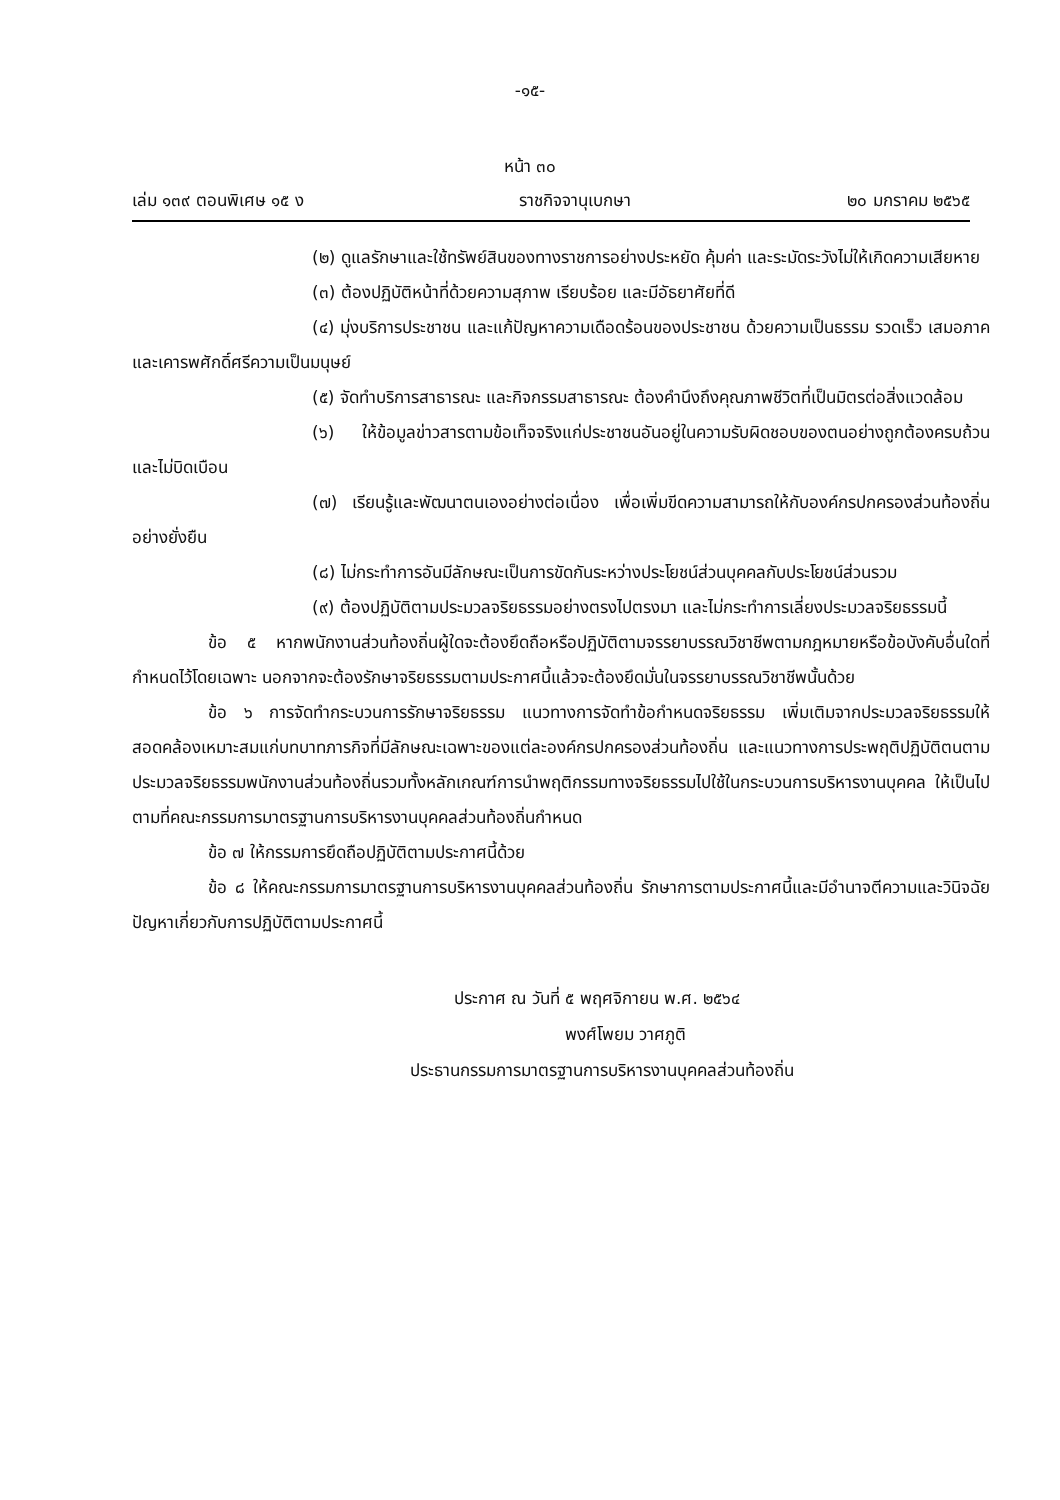-๑๕-
หน้า ๓๐
เล่ม ๑๓๙ ตอนพิเศษ ๑๕ ง ราชกิจจานุเบกษา ๒๐ มกราคม ๒๕๖๕
(๒) ดูแลรักษาและใช้ทรัพย์สินของทางราชการอย่างประหยัด คุ้มค่า และระมัดระวังไม่ให้เกิดความเสียหาย
(๓) ต้องปฏิบัติหน้าที่ด้วยความสุภาพ เรียบร้อย และมีอัธยาศัยที่ดี
(๔) มุ่งบริการประชาชน และแก้ปัญหาความเดือดร้อนของประชาชน ด้วยความเป็นธรรม รวดเร็ว เสมอภาค และเคารพศักดิ์ศรีความเป็นมนุษย์
(๕) จัดทำบริการสาธารณะ และกิจกรรมสาธารณะ ต้องคำนึงถึงคุณภาพชีวิตที่เป็นมิตรต่อสิ่งแวดล้อม
(๖) ให้ข้อมูลข่าวสารตามข้อเท็จจริงแก่ประชาชนอันอยู่ในความรับผิดชอบของตนอย่างถูกต้องครบถ้วนและไม่บิดเบือน
(๗) เรียนรู้และพัฒนาตนเองอย่างต่อเนื่อง เพื่อเพิ่มขีดความสามารถให้กับองค์กรปกครองส่วนท้องถิ่นอย่างยั่งยืน
(๘) ไม่กระทำการอันมีลักษณะเป็นการขัดกันระหว่างประโยชน์ส่วนบุคคลกับประโยชน์ส่วนรวม
(๙) ต้องปฏิบัติตามประมวลจริยธรรมอย่างตรงไปตรงมา และไม่กระทำการเลี่ยงประมวลจริยธรรมนี้
ข้อ ๕ หากพนักงานส่วนท้องถิ่นผู้ใดจะต้องยึดถือหรือปฏิบัติตามจรรยาบรรณวิชาชีพตามกฎหมายหรือข้อบังคับอื่นใดที่กำหนดไว้โดยเฉพาะ นอกจากจะต้องรักษาจริยธรรมตามประกาศนี้แล้วจะต้องยึดมั่นในจรรยาบรรณวิชาชีพนั้นด้วย
ข้อ ๖ การจัดทำกระบวนการรักษาจริยธรรม แนวทางการจัดทำข้อกำหนดจริยธรรม เพิ่มเติมจากประมวลจริยธรรมให้สอดคล้องเหมาะสมแก่บทบาทภารกิจที่มีลักษณะเฉพาะของแต่ละองค์กรปกครองส่วนท้องถิ่น และแนวทางการประพฤติปฏิบัติตนตามประมวลจริยธรรมพนักงานส่วนท้องถิ่นรวมทั้งหลักเกณฑ์การนำพฤติกรรมทางจริยธรรมไปใช้ในกระบวนการบริหารงานบุคคล ให้เป็นไปตามที่คณะกรรมการมาตรฐานการบริหารงานบุคคลส่วนท้องถิ่นกำหนด
ข้อ ๗ ให้กรรมการยึดถือปฏิบัติตามประกาศนี้ด้วย
ข้อ ๘ ให้คณะกรรมการมาตรฐานการบริหารงานบุคคลส่วนท้องถิ่น รักษาการตามประกาศนี้และมีอำนาจตีความและวินิจฉัยปัญหาเกี่ยวกับการปฏิบัติตามประกาศนี้
ประกาศ ณ วันที่ ๕ พฤศจิกายน พ.ศ. ๒๕๖๔
พงศ์โพยม วาศภูติ
ประธานกรรมการมาตรฐานการบริหารงานบุคคลส่วนท้องถิ่น